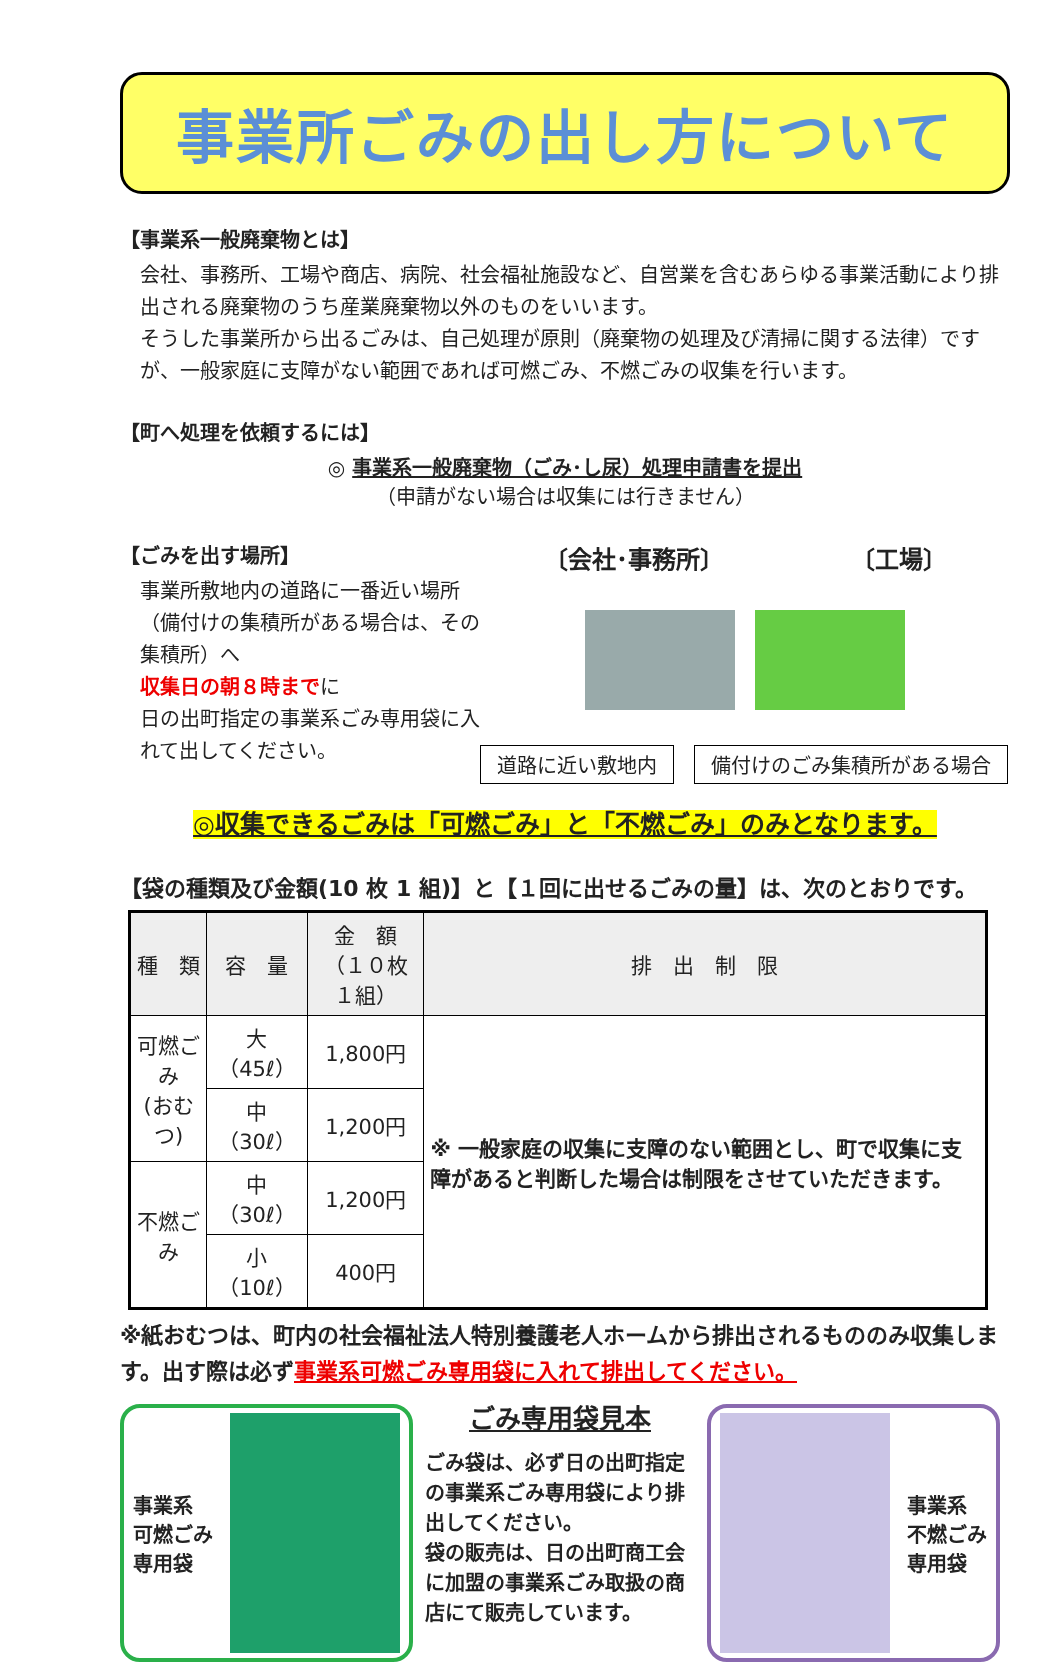事業所ごみの出し方について
【事業系一般廃棄物とは】
会社、事務所、工場や商店、病院、社会福祉施設など、自営業を含むあらゆる事業活動により排出される廃棄物のうち産業廃棄物以外のものをいいます。
そうした事業所から出るごみは、自己処理が原則（廃棄物の処理及び清掃に関する法律）ですが、一般家庭に支障がない範囲であれば可燃ごみ、不燃ごみの収集を行います。
【町へ処理を依頼するには】
◎ 事業系一般廃棄物（ごみ･し尿）処理申請書を提出
（申請がない場合は収集には行きません）
【ごみを出す場所】
事業所敷地内の道路に一番近い場所（備付けの集積所がある場合は、その集積所）へ
収集日の朝８時までに
日の出町指定の事業系ごみ専用袋に入れて出してください。
〔会社･事務所〕 〔工場〕
道路に近い敷地内 備付けのごみ集積所がある場合
◎収集できるごみは「可燃ごみ」と「不燃ごみ」のみとなります。
【袋の種類及び金額(10 枚 1 組)】と【１回に出せるごみの量】は、次のとおりです。
| 種 類 | 容 量 | 金 額 （１０枚１組） | 排 出 制 限 |
| --- | --- | --- | --- |
| 可燃ごみ (おむつ) | 大（45ℓ） | 1,800円 | ※ 一般家庭の収集に支障のない範囲とし、町で収集に支障があると判断した場合は制限をさせていただきます。 |
| | 中（30ℓ） | 1,200円 | |
| 不燃ごみ | 中（30ℓ） | 1,200円 | |
| | 小（10ℓ） | 400円 | |
※紙おむつは、町内の社会福祉法人特別養護老人ホームから排出されるもののみ収集します。出す際は必ず事業系可燃ごみ専用袋に入れて排出してください。
事業系
可燃ごみ
専用袋
ごみ専用袋見本
ごみ袋は、必ず日の出町指定の事業系ごみ専用袋により排出してください。
袋の販売は、日の出町商工会に加盟の事業系ごみ取扱の商店にて販売しています。
事業系
不燃ごみ
専用袋